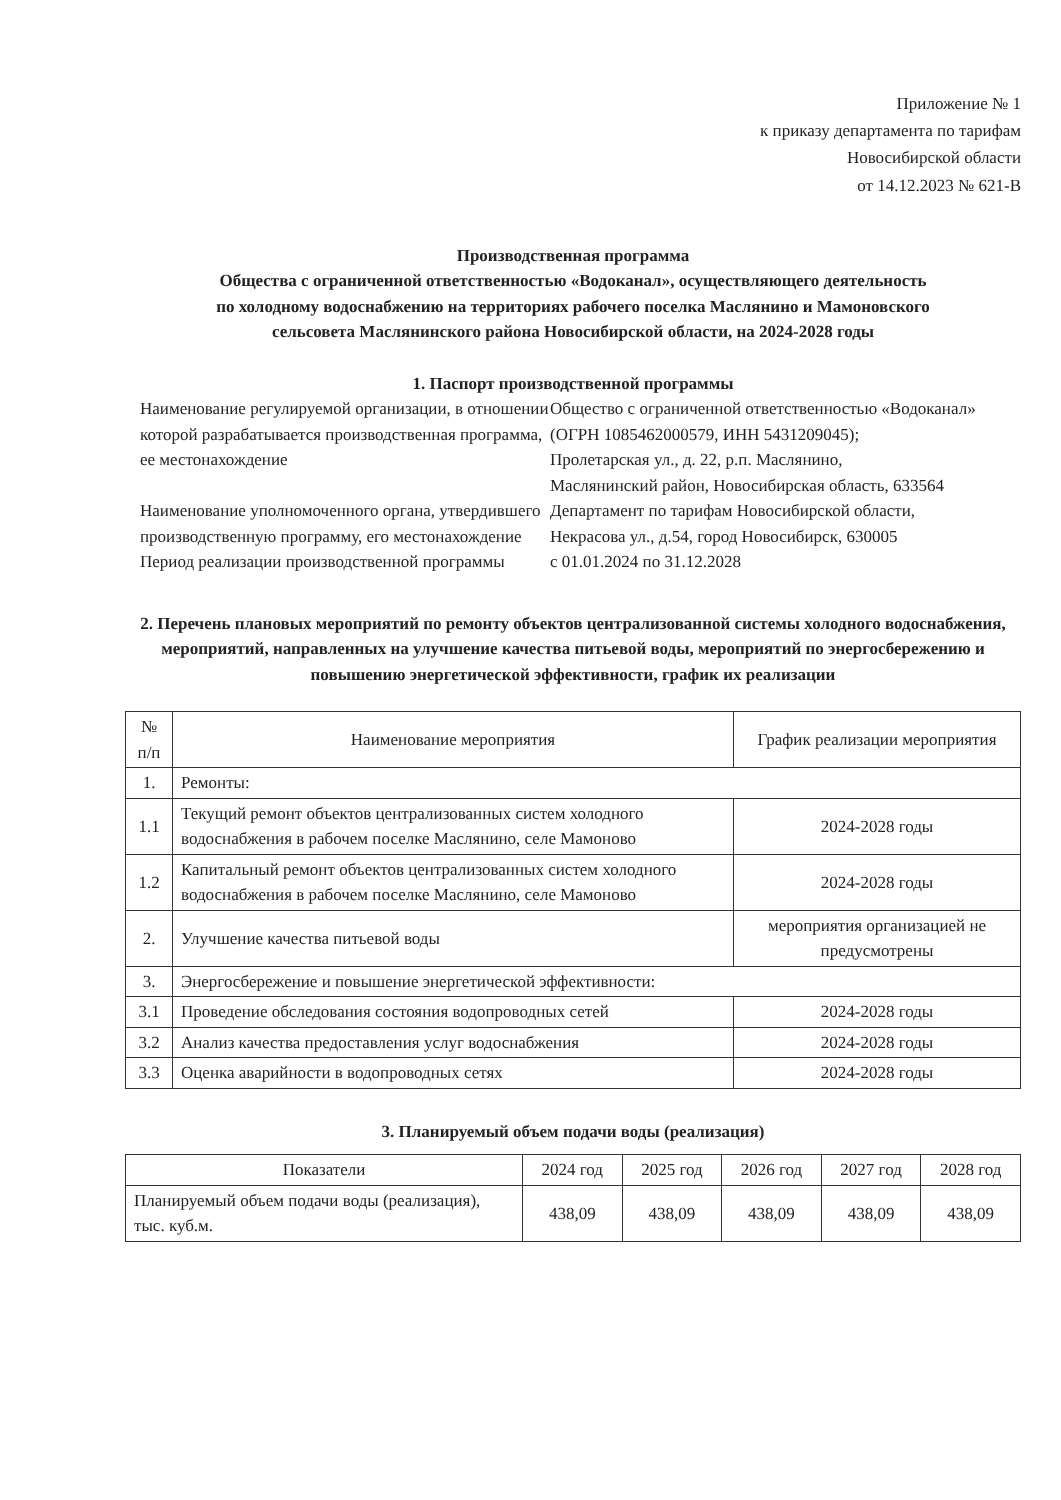Приложение № 1
к приказу департамента по тарифам
Новосибирской области
от 14.12.2023 № 621-В
Производственная программа
Общества с ограниченной ответственностью «Водоканал», осуществляющего деятельность
по холодному водоснабжению на территориях рабочего поселка Маслянино и Мамоновского
сельсовета Маслянинского района Новосибирской области, на 2024-2028 годы
1. Паспорт производственной программы
Наименование регулируемой организации, в отношении которой разрабатывается производственная программа,
ее местонахождение
Общество с ограниченной ответственностью «Водоканал»
(ОГРН 1085462000579, ИНН 5431209045);
Пролетарская ул., д. 22, р.п. Маслянино,
Маслянинский район, Новосибирская область, 633564
Наименование уполномоченного органа, утвердившего производственную программу, его местонахождение
Департамент по тарифам Новосибирской области,
Некрасова ул., д.54, город Новосибирск, 630005
Период реализации производственной программы
с 01.01.2024 по 31.12.2028
2. Перечень плановых мероприятий по ремонту объектов централизованной системы холодного водоснабжения, мероприятий, направленных на улучшение качества питьевой воды, мероприятий по энергосбережению и повышению энергетической эффективности, график их реализации
| № п/п | Наименование мероприятия | График реализации мероприятия |
| --- | --- | --- |
| 1. | Ремонты: | |
| 1.1 | Текущий ремонт объектов централизованных систем холодного водоснабжения в рабочем поселке Маслянино, селе Мамоново | 2024-2028 годы |
| 1.2 | Капитальный ремонт объектов централизованных систем холодного водоснабжения в рабочем поселке Маслянино, селе Мамоново | 2024-2028 годы |
| 2. | Улучшение качества питьевой воды | мероприятия организацией не предусмотрены |
| 3. | Энергосбережение и повышение энергетической эффективности: | |
| 3.1 | Проведение обследования состояния водопроводных сетей | 2024-2028 годы |
| 3.2 | Анализ качества предоставления услуг водоснабжения | 2024-2028 годы |
| 3.3 | Оценка аварийности в водопроводных сетях | 2024-2028 годы |
3. Планируемый объем подачи воды (реализация)
| Показатели | 2024 год | 2025 год | 2026 год | 2027 год | 2028 год |
| --- | --- | --- | --- | --- | --- |
| Планируемый объем подачи воды (реализация), тыс. куб.м. | 438,09 | 438,09 | 438,09 | 438,09 | 438,09 |